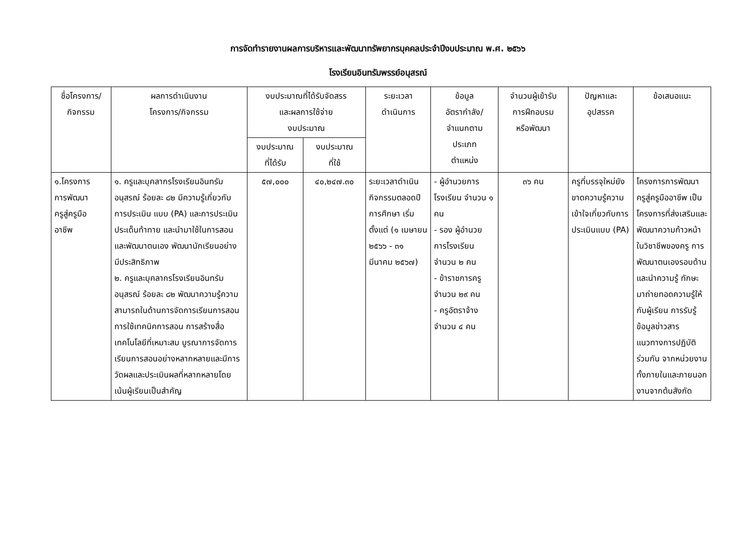การจัดทำรายงานผลการบริหารและพัฒนาทรัพยากรบุคคลประจำปีงบประมาณ พ.ศ. ๒๕๖๖
โรงเรียนอินทรัมพรรย์อนุสรณ์
| ชื่อโครงการ/ กิจกรรม | ผลการดำเนินงาน โครงการ/กิจกรรม | งบประมาณที่ได้รับจัดสรร และผลการใช้จ่าย งบประมาณ | | ระยะเวลา ดำเนินการ | ข้อมูล อัตรากำลัง/ จำแนกตาม ประเภท ตำแหน่ง | จำนวนผู้เข้ารับ การฝึกอบรม หรือพัฒนา | ปัญหาและ อุปสรรค | ข้อเสนอแนะ |
| --- | --- | --- | --- | --- | --- | --- | --- | --- |
| | | งบประมาณ ที่ได้รับ | งบประมาณ ที่ใช้ | | | | | |
| ๑.โครงการ การพัฒนา ครูสู่ครูมือ อาชีพ | ๑. ครูและบุคลากรโรงเรียนอินทรัมอนุสรณ์ ร้อยละ ๘๒ มีความรู้เกี่ยวกับการประเมิน แบบ (PA) และการประเมินประเด็นท้าทาย และนำมาใช้ในการสอนและพัฒนาตนเอง พัฒนานักเรียนอย่าง มีประสิทธิภาพ ๒. ครูและบุคลากรโรงเรียนอินทรัมอนุสรณ์ ร้อยละ ๘๒ พัฒนาความรู้ความสามารถในด้านการจัดการเรียนการสอน การใช้เทคนิคการสอน การสร้างสื่อเทคโนโลยีที่เหมาะสม บูรณาการจัดการเรียนการสอนอย่างหลากหลายและมีการวัดผลและประเมินผลที่หลากหลายโดยเน้นผู้เรียนเป็นสำคัญ | ๕๗,๐๐๐ | ๔๐,๒๔๗.๓๐ | ระยะเวลาดำเนินกิจกรรมตลอดปีการศึกษา เริ่มตั้งแต่ (๑ เมษายน ๒๕๖๖ - ๓๑ มีนาคม ๒๕๖๗) | - ผู้อำนวยการโรงเรียน จำนวน ๑ คน - รอง ผู้อำนวยการโรงเรียน จำนวน ๒ คน - ข้าราชการครู จำนวน ๒๙ คน - ครูอัตราจ้าง จำนวน ๔ คน | ๓๖ คน | ครูที่บรรจุใหม่ยังขาดความรู้ความเข้าใจเกี่ยวกับการประเมินแบบ (PA) | โครงการการพัฒนาครูสู่ครูมืออาชีพ เป็นโครงการที่ส่งเสริมและพัฒนาความก้าวหน้าในวิชาชีพของครู การพัฒนาตนเองรอบด้าน และนำความรู้ ทักษะ มาถ่ายทอดความรู้ให้กับผู้เรียน การรับรู้ข้อมูลข่าวสาร แนวทางการปฏิบัติร่วมกัน จากหน่วยงานทั้งภายในและภายนอกงานจากต้นสังกัด |